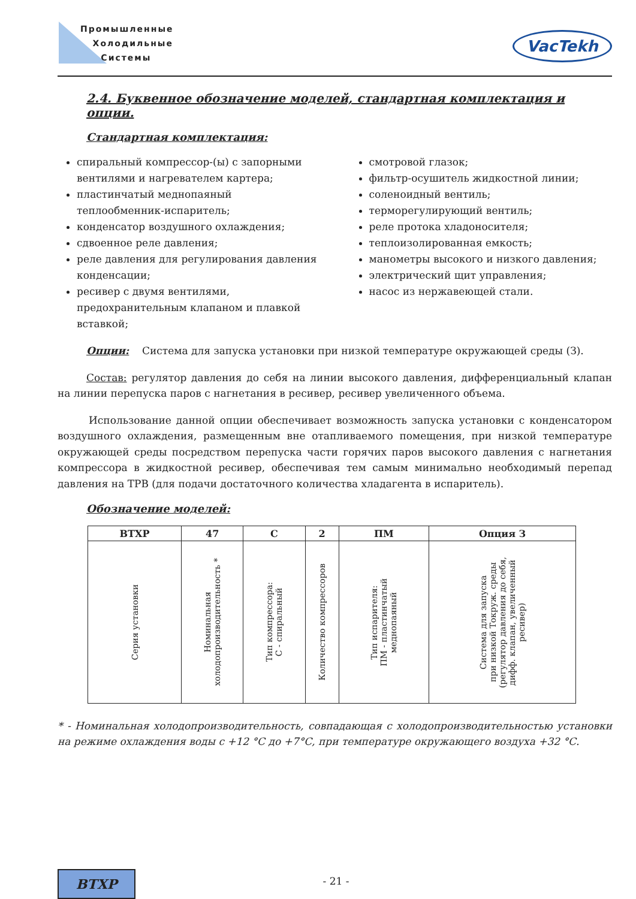Промышленные
Холодильные
Системы
VacTekh
2.4. Буквенное обозначение моделей, стандартная комплектация и опции.
Стандартная комплектация:
спиральный компрессор-(ы) с запорными вентилями и нагревателем картера;
пластинчатый меднопаяный теплообменник-испаритель;
конденсатор воздушного охлаждения;
сдвоенное реле давления;
реле давления для регулирования давления конденсации;
ресивер с двумя вентилями, предохранительным клапаном и плавкой вставкой;
смотровой глазок;
фильтр-осушитель жидкостной линии;
соленоидный вентиль;
терморегулирующий вентиль;
реле протока хладоносителя;
теплоизолированная емкость;
манометры высокого и низкого давления;
электрический щит управления;
насос из нержавеющей стали.
Опции: Система для запуска установки при низкой температуре окружающей среды (З).
Состав: регулятор давления до себя на линии высокого давления, дифференциальный клапан на линии перепуска паров с нагнетания в ресивер, ресивер увеличенного объема.
Использование данной опции обеспечивает возможность запуска установки с конденсатором воздушного охлаждения, размещенным вне отапливаемого помещения, при низкой температуре окружающей среды посредством перепуска части горячих паров высокого давления с нагнетания компрессора в жидкостной ресивер, обеспечивая тем самым минимально необходимый перепад давления на ТРВ (для подачи достаточного количества хладагента в испаритель).
Обозначение моделей:
| ВТХР | 47 | С | 2 | ПМ | Опция З |
| --- | --- | --- | --- | --- | --- |
| Серия установки | Номинальная холодопроизводительность * | Тип компрессора: С - спиральный | Количество компрессоров | Тип испарителя: ПМ - пластинчатый меднопаяный | Система для запуска при низкой Токруж. среды (регулятор давления до себя, дифф. клапан, увеличенный ресивер) |
* - Номинальная холодопроизводительность, совпадающая с холодопроизводительностью установки на режиме охлаждения воды с +12 °С до +7°С, при температуре окружающего воздуха +32 °С.
ВТХР
- 21 -